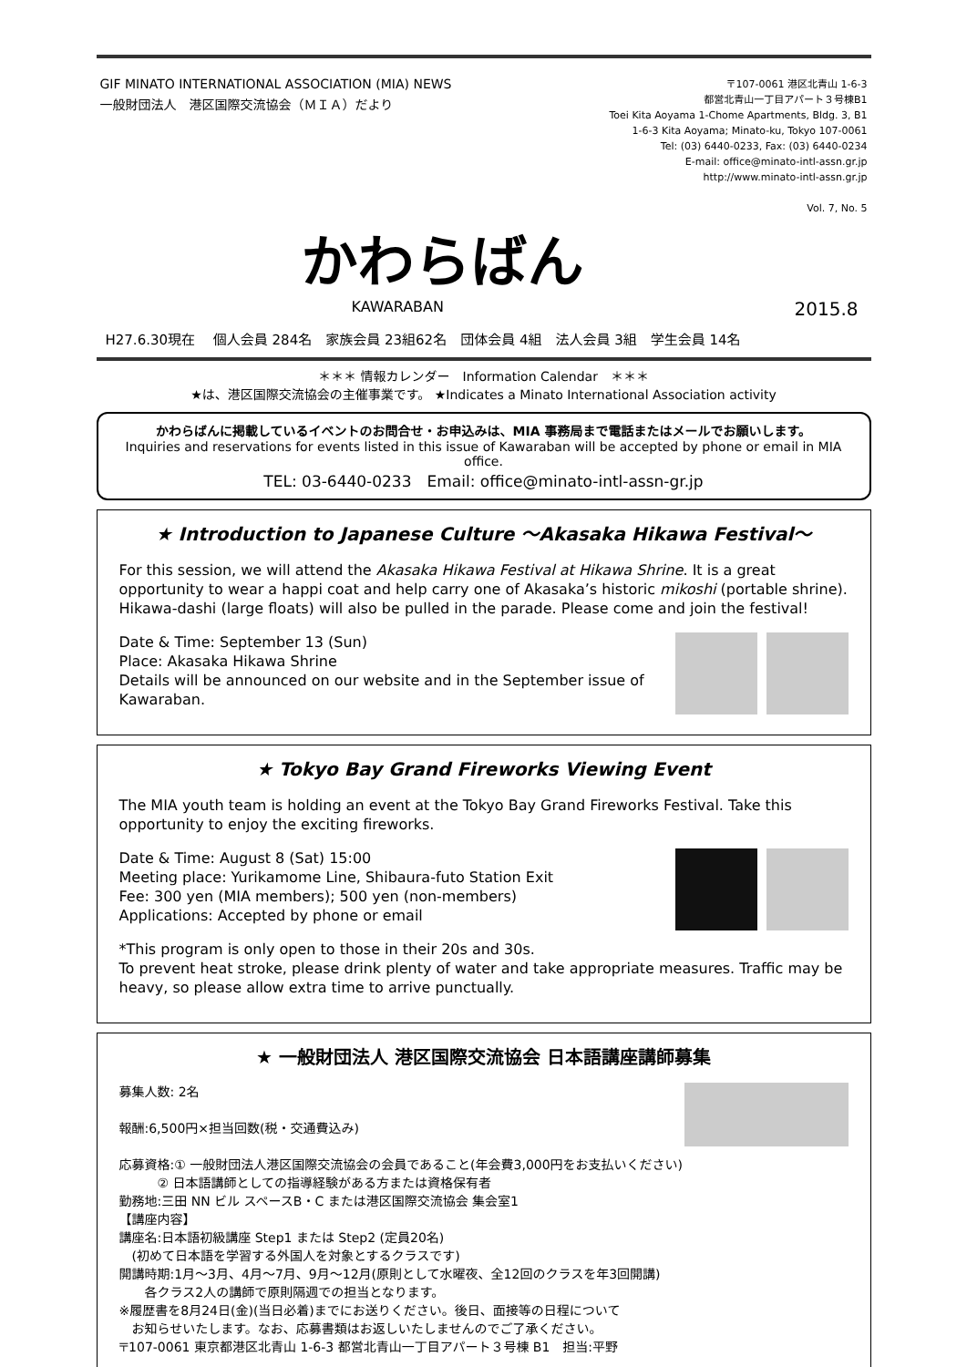GIF MINATO INTERNATIONAL ASSOCIATION (MIA) NEWS
一般財団法人　港区国際交流協会（ＭＩＡ）だより
〒107-0061 港区北青山 1-6-3
都営北青山一丁目アパート３号棟B1
Toei Kita Aoyama 1-Chome Apartments, Bldg. 3, B1
1-6-3 Kita Aoyama; Minato-ku, Tokyo 107-0061
Tel: (03) 6440-0233, Fax: (03) 6440-0234
E-mail: office@minato-intl-assn.gr.jp
http://www.minato-intl-assn.gr.jp
Vol. 7, No. 5
かわらばん
KAWARABAN 2015.8
H27.6.30現在　 個人会員 284名　家族会員 23組62名　団体会員 4組　法人会員 3組　学生会員 14名
＊＊＊ 情報カレンダー　Information Calendar　＊＊＊
★は、港区国際交流協会の主催事業です。 ★Indicates a Minato International Association activity
かわらばんに掲載しているイベントのお問合せ・お申込みは、MIA 事務局まで電話またはメールでお願いします。
Inquiries and reservations for events listed in this issue of Kawaraban will be accepted by phone or email in MIA office.
TEL: 03-6440-0233　Email: office@minato-intl-assn-gr.jp
★ Introduction to Japanese Culture ～Akasaka Hikawa Festival～
For this session, we will attend the Akasaka Hikawa Festival at Hikawa Shrine. It is a great opportunity to wear a happi coat and help carry one of Akasaka’s historic mikoshi (portable shrine). Hikawa-dashi (large floats) will also be pulled in the parade. Please come and join the festival!
Date & Time: September 13 (Sun)
Place: Akasaka Hikawa Shrine
Details will be announced on our website and in the September issue of Kawaraban.
★ Tokyo Bay Grand Fireworks Viewing Event
The MIA youth team is holding an event at the Tokyo Bay Grand Fireworks Festival. Take this opportunity to enjoy the exciting fireworks.
Date & Time: August 8 (Sat) 15:00
Meeting place: Yurikamome Line, Shibaura-futo Station Exit
Fee: 300 yen (MIA members); 500 yen (non-members)
Applications: Accepted by phone or email
*This program is only open to those in their 20s and 30s.
To prevent heat stroke, please drink plenty of water and take appropriate measures. Traffic may be heavy, so please allow extra time to arrive punctually.
★ 一般財団法人 港区国際交流協会 日本語講座講師募集
募集人数: 2名
報酬:6,500円×担当回数(税・交通費込み)
応募資格:① 一般財団法人港区国際交流協会の会員であること(年会費3,000円をお支払いください)
　　　② 日本語講師としての指導経験がある方または資格保有者
勤務地:三田 NN ビル スペースB・C または港区国際交流協会 集会室1
【講座内容】
講座名:日本語初級講座 Step1 または Step2 (定員20名)
　(初めて日本語を学習する外国人を対象とするクラスです)
開講時期:1月～3月、4月～7月、9月～12月(原則として水曜夜、全12回のクラスを年3回開講)
　　各クラス2人の講師で原則隔週での担当となります。
※履歴書を8月24日(金)(当日必着)までにお送りください。後日、面接等の日程について
　お知らせいたします。なお、応募書類はお返しいたしませんのでご了承ください。
〒107-0061 東京都港区北青山 1-6-3 都営北青山一丁目アパート３号棟 B1　担当:平野